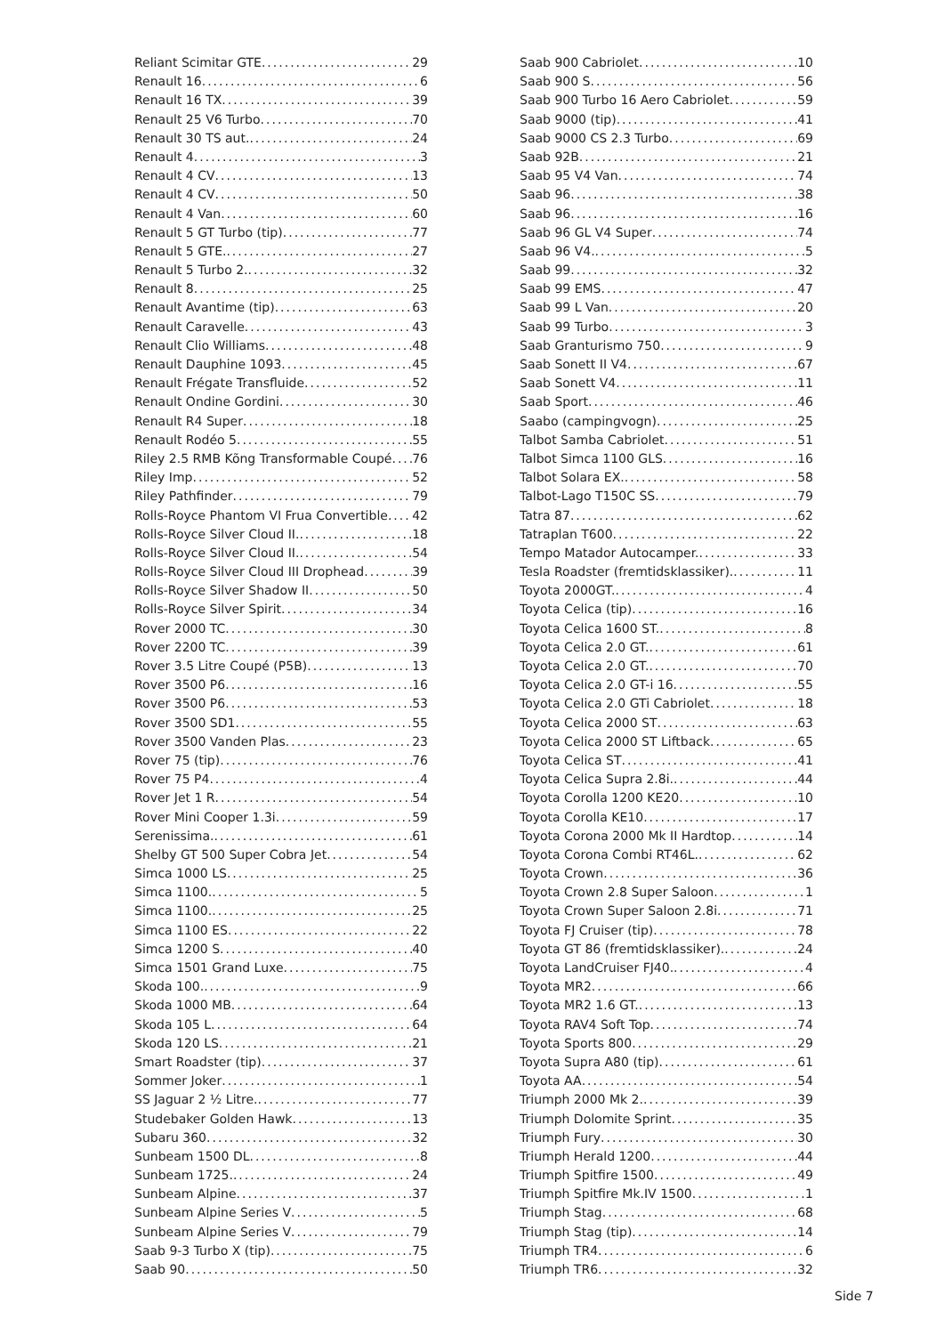Reliant Scimitar GTE 29
Renault 16 6
Renault 16 TX 39
Renault 25 V6 Turbo 70
Renault 30 TS aut. 24
Renault 4 3
Renault 4 CV 13
Renault 4 CV 50
Renault 4 Van 60
Renault 5 GT Turbo (tip) 77
Renault 5 GTE. 27
Renault 5 Turbo 2. 32
Renault 8 25
Renault Avantime (tip) 63
Renault Caravelle 43
Renault Clio Williams 48
Renault Dauphine 1093 45
Renault Frégate Transfluide 52
Renault Ondine Gordini 30
Renault R4 Super 18
Renault Rodéo 5 55
Riley 2.5 RMB Kõng Transformable Coupé 76
Riley Imp 52
Riley Pathfinder 79
Rolls-Royce Phantom VI Frua Convertible 42
Rolls-Royce Silver Cloud II. 18
Rolls-Royce Silver Cloud II. 54
Rolls-Royce Silver Cloud III Drophead 39
Rolls-Royce Silver Shadow II 50
Rolls-Royce Silver Spirit 34
Rover 2000 TC 30
Rover 2200 TC 39
Rover 3.5 Litre Coupé (P5B) 13
Rover 3500 P6 16
Rover 3500 P6 53
Rover 3500 SD1 55
Rover 3500 Vanden Plas 23
Rover 75 (tip) 76
Rover 75 P4 4
Rover Jet 1 R 54
Rover Mini Cooper 1.3i 59
Serenissima. 61
Shelby GT 500 Super Cobra Jet 54
Simca 1000 LS 25
Simca 1100. 5
Simca 1100. 25
Simca 1100 ES 22
Simca 1200 S 40
Simca 1501 Grand Luxe 75
Skoda 100. 9
Skoda 1000 MB 64
Skoda 105 L 64
Skoda 120 LS 21
Smart Roadster (tip) 37
Sommer Joker 1
SS Jaguar 2 ½ Litre. 77
Studebaker Golden Hawk 13
Subaru 360 32
Sunbeam 1500 DL 8
Sunbeam 1725. 24
Sunbeam Alpine 37
Sunbeam Alpine Series V 5
Sunbeam Alpine Series V 79
Saab 9-3 Turbo X (tip) 75
Saab 90 50
Saab 900 Cabriolet 10
Saab 900 S 56
Saab 900 Turbo 16 Aero Cabriolet 59
Saab 9000 (tip) 41
Saab 9000 CS 2.3 Turbo 69
Saab 92B 21
Saab 95 V4 Van 74
Saab 96 38
Saab 96 16
Saab 96 GL V4 Super 74
Saab 96 V4. 5
Saab 99 32
Saab 99 EMS 47
Saab 99 L Van 20
Saab 99 Turbo 3
Saab Granturismo 750 9
Saab Sonett II V4 67
Saab Sonett V4 11
Saab Sport 46
Saabo (campingvogn) 25
Talbot Samba Cabriolet 51
Talbot Simca 1100 GLS 16
Talbot Solara EX. 58
Talbot-Lago T150C SS 79
Tatra 87 62
Tatraplan T600 22
Tempo Matador Autocamper. 33
Tesla Roadster (fremtidsklassiker). 11
Toyota 2000GT. 4
Toyota Celica (tip) 16
Toyota Celica 1600 ST. 8
Toyota Celica 2.0 GT. 61
Toyota Celica 2.0 GT. 70
Toyota Celica 2.0 GT-i 16 55
Toyota Celica 2.0 GTi Cabriolet 18
Toyota Celica 2000 ST 63
Toyota Celica 2000 ST Liftback 65
Toyota Celica ST 41
Toyota Celica Supra 2.8i. 44
Toyota Corolla 1200 KE20 10
Toyota Corolla KE10 17
Toyota Corona 2000 Mk II Hardtop 14
Toyota Corona Combi RT46L. 62
Toyota Crown 36
Toyota Crown 2.8 Super Saloon 1
Toyota Crown Super Saloon 2.8i 71
Toyota FJ Cruiser (tip) 78
Toyota GT 86 (fremtidsklassiker). 24
Toyota LandCruiser FJ40. 4
Toyota MR2 66
Toyota MR2 1.6 GT. 13
Toyota RAV4 Soft Top 74
Toyota Sports 800 29
Toyota Supra A80 (tip) 61
Toyota AA 54
Triumph 2000 Mk 2. 39
Triumph Dolomite Sprint 35
Triumph Fury 30
Triumph Herald 1200 44
Triumph Spitfire 1500 49
Triumph Spitfire Mk.IV 1500 1
Triumph Stag 68
Triumph Stag (tip) 14
Triumph TR4 6
Triumph TR6 32
Side 7